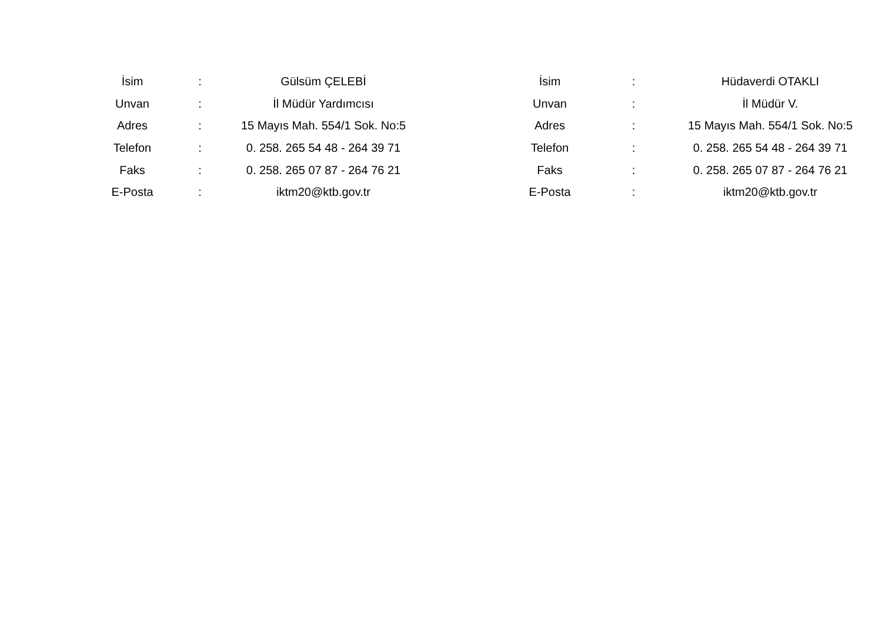| İsim | : | Gülsüm ÇELEBİ |
| Unvan | : | İl Müdür Yardımcısı |
| Adres | : | 15 Mayıs Mah. 554/1 Sok. No:5 |
| Telefon | : | 0. 258. 265 54 48 - 264 39 71 |
| Faks | : | 0. 258. 265 07 87 - 264 76 21 |
| E-Posta | : | iktm20@ktb.gov.tr |
| İsim | : | Hüdaverdi OTAKLI |
| Unvan | : | İl Müdür V. |
| Adres | : | 15 Mayıs Mah. 554/1 Sok. No:5 |
| Telefon | : | 0. 258. 265 54 48 - 264 39 71 |
| Faks | : | 0. 258. 265 07 87 - 264 76 21 |
| E-Posta | : | iktm20@ktb.gov.tr |